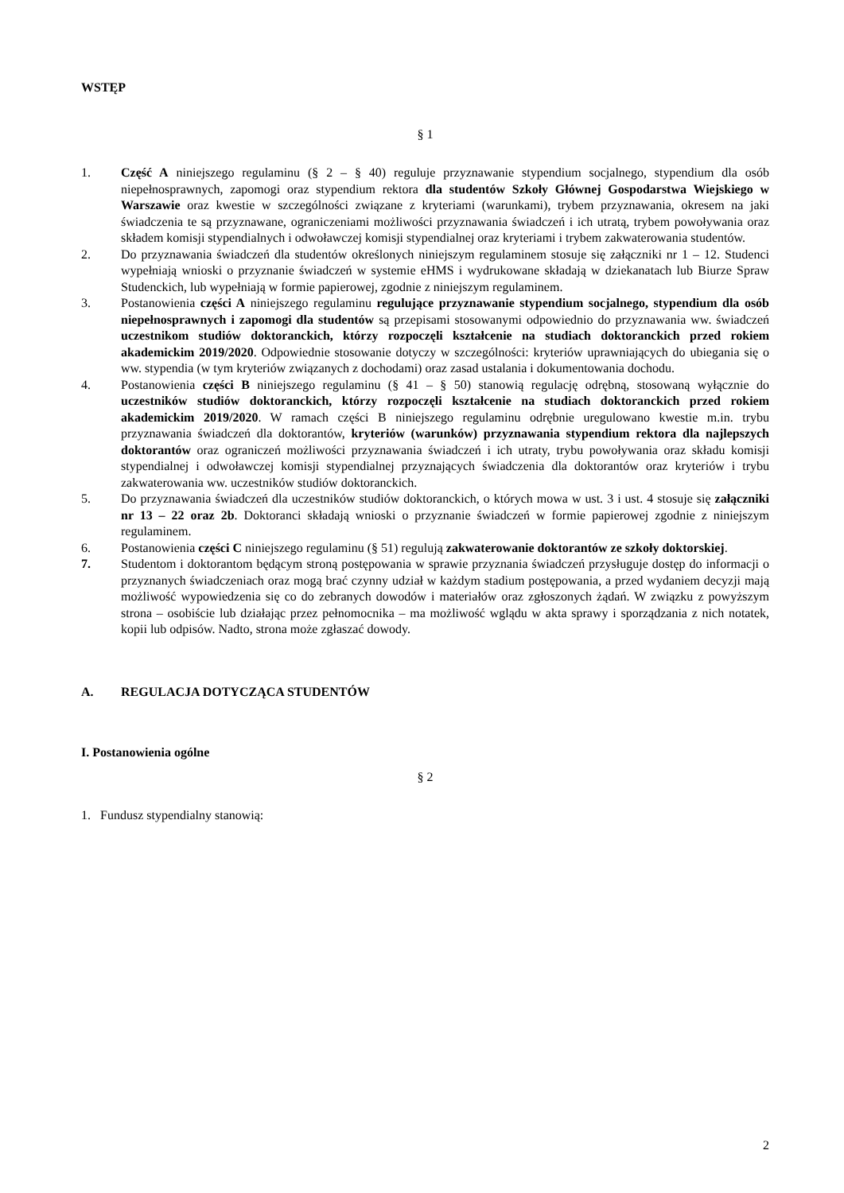WSTĘP
§ 1
1. Część A niniejszego regulaminu (§ 2 – § 40) reguluje przyznawanie stypendium socjalnego, stypendium dla osób niepełnosprawnych, zapomogi oraz stypendium rektora dla studentów Szkoły Głównej Gospodarstwa Wiejskiego w Warszawie oraz kwestie w szczególności związane z kryteriami (warunkami), trybem przyznawania, okresem na jaki świadczenia te są przyznawane, ograniczeniami możliwości przyznawania świadczeń i ich utratą, trybem powoływania oraz składem komisji stypendialnych i odwoławczej komisji stypendialnej oraz kryteriami i trybem zakwaterowania studentów.
2. Do przyznawania świadczeń dla studentów określonych niniejszym regulaminem stosuje się załączniki nr 1 – 12. Studenci wypełniają wnioski o przyznanie świadczeń w systemie eHMS i wydrukowane składają w dziekanatach lub Biurze Spraw Studenckich, lub wypełniają w formie papierowej, zgodnie z niniejszym regulaminem.
3. Postanowienia części A niniejszego regulaminu regulujące przyznawanie stypendium socjalnego, stypendium dla osób niepełnosprawnych i zapomogi dla studentów są przepisami stosowanymi odpowiednio do przyznawania ww. świadczeń uczestnikom studiów doktoranckich, którzy rozpoczęli kształcenie na studiach doktoranckich przed rokiem akademickim 2019/2020. Odpowiednie stosowanie dotyczy w szczególności: kryteriów uprawniających do ubiegania się o ww. stypendia (w tym kryteriów związanych z dochodami) oraz zasad ustalania i dokumentowania dochodu.
4. Postanowienia części B niniejszego regulaminu (§ 41 – § 50) stanowią regulację odrębną, stosowaną wyłącznie do uczestników studiów doktoranckich, którzy rozpoczęli kształcenie na studiach doktoranckich przed rokiem akademickim 2019/2020. W ramach części B niniejszego regulaminu odrębnie uregulowano kwestie m.in. trybu przyznawania świadczeń dla doktorantów, kryteriów (warunków) przyznawania stypendium rektora dla najlepszych doktorantów oraz ograniczeń możliwości przyznawania świadczeń i ich utraty, trybu powoływania oraz składu komisji stypendialnej i odwoławczej komisji stypendialnej przyznających świadczenia dla doktorantów oraz kryteriów i trybu zakwaterowania ww. uczestników studiów doktoranckich.
5. Do przyznawania świadczeń dla uczestników studiów doktoranckich, o których mowa w ust. 3 i ust. 4 stosuje się załączniki nr 13 – 22 oraz 2b. Doktoranci składają wnioski o przyznanie świadczeń w formie papierowej zgodnie z niniejszym regulaminem.
6. Postanowienia części C niniejszego regulaminu (§ 51) regulują zakwaterowanie doktorantów ze szkoły doktorskiej.
7. Studentom i doktorantom będącym stroną postępowania w sprawie przyznania świadczeń przysługuje dostęp do informacji o przyznanych świadczeniach oraz mogą brać czynny udział w każdym stadium postępowania, a przed wydaniem decyzji mają możliwość wypowiedzenia się co do zebranych dowodów i materiałów oraz zgłoszonych żądań. W związku z powyższym strona – osobiście lub działając przez pełnomocnika – ma możliwość wglądu w akta sprawy i sporządzania z nich notatek, kopii lub odpisów. Nadto, strona może zgłaszać dowody.
A. REGULACJA DOTYCZĄCA STUDENTÓW
I. Postanowienia ogólne
§ 2
1. Fundusz stypendialny stanowią:
2